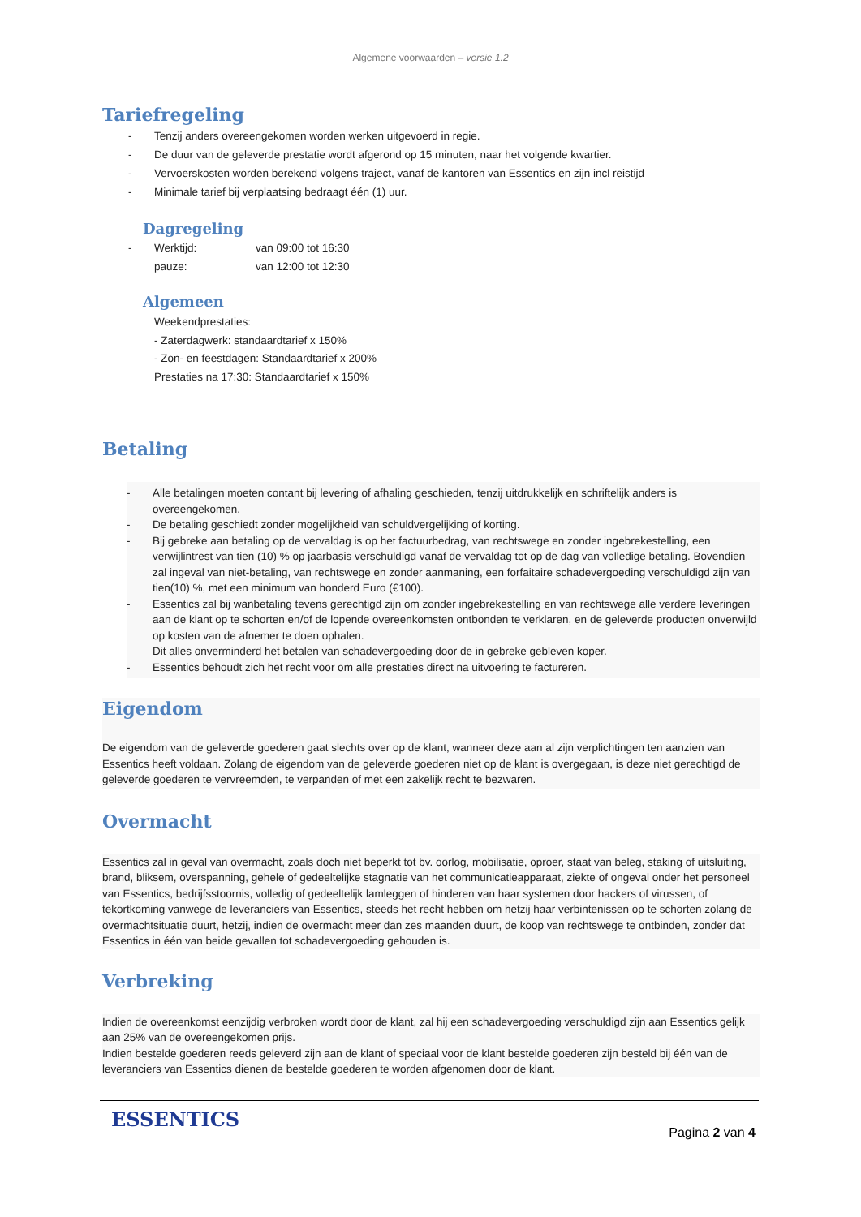Algemene voorwaarden – versie 1.2
Tariefregeling
- Tenzij anders overeengekomen worden werken uitgevoerd in regie.
- De duur van de geleverde prestatie wordt afgerond op 15 minuten, naar het volgende kwartier.
- Vervoerskosten worden berekend volgens traject, vanaf de kantoren van Essentics en zijn incl reistijd
- Minimale tarief bij verplaatsing bedraagt één (1) uur.
Dagregeling
- Werktijd: van 09:00 tot 16:30
pauze: van 12:00 tot 12:30
Algemeen
Weekendprestaties:
- Zaterdagwerk: standaardtarief x 150%
- Zon- en feestdagen: Standaardtarief x 200%
Prestaties na 17:30: Standaardtarief x 150%
Betaling
- Alle betalingen moeten contant bij levering of afhaling geschieden, tenzij uitdrukkelijk en schriftelijk anders is overeengekomen.
- De betaling geschiedt zonder mogelijkheid van schuldvergelijking of korting.
- Bij gebreke aan betaling op de vervaldag is op het factuurbedrag, van rechtswege en zonder ingebrekestelling, een verwijlintrest van tien (10) % op jaarbasis verschuldigd vanaf de vervaldag tot op de dag van volledige betaling. Bovendien zal ingeval van niet-betaling, van rechtswege en zonder aanmaning, een forfaitaire schadevergoeding verschuldigd zijn van tien(10) %, met een minimum van honderd Euro (€100).
- Essentics zal bij wanbetaling tevens gerechtigd zijn om zonder ingebrekestelling en van rechtswege alle verdere leveringen aan de klant op te schorten en/of de lopende overeenkomsten ontbonden te verklaren, en de geleverde producten onverwijld op kosten van de afnemer te doen ophalen.
Dit alles onverminderd het betalen van schadevergoeding door de in gebreke gebleven koper.
- Essentics behoudt zich het recht voor om alle prestaties direct na uitvoering te factureren.
Eigendom
De eigendom van de geleverde goederen gaat slechts over op de klant, wanneer deze aan al zijn verplichtingen ten aanzien van Essentics heeft voldaan. Zolang de eigendom van de geleverde goederen niet op de klant is overgegaan, is deze niet gerechtigd de geleverde goederen te vervreemden, te verpanden of met een zakelijk recht te bezwaren.
Overmacht
Essentics zal in geval van overmacht, zoals doch niet beperkt tot bv. oorlog, mobilisatie, oproer, staat van beleg, staking of uitsluiting, brand, bliksem, overspanning, gehele of gedeeltelijke stagnatie van het communicatieapparaat, ziekte of ongeval onder het personeel van Essentics, bedrijfsstoornis, volledig of gedeeltelijk lamleggen of hinderen van haar systemen door hackers of virussen, of tekortkoming vanwege de leveranciers van Essentics, steeds het recht hebben om hetzij haar verbintenissen op te schorten zolang de overmachtsituatie duurt, hetzij, indien de overmacht meer dan zes maanden duurt, de koop van rechtswege te ontbinden, zonder dat Essentics in één van beide gevallen tot schadevergoeding gehouden is.
Verbreking
Indien de overeenkomst eenzijdig verbroken wordt door de klant, zal hij een schadevergoeding verschuldigd zijn aan Essentics gelijk aan 25% van de overeengekomen prijs.
Indien bestelde goederen reeds geleverd zijn aan de klant of speciaal voor de klant bestelde goederen zijn besteld bij één van de leveranciers van Essentics dienen de bestelde goederen te worden afgenomen door de klant.
ESSENTICS Pagina 2 van 4